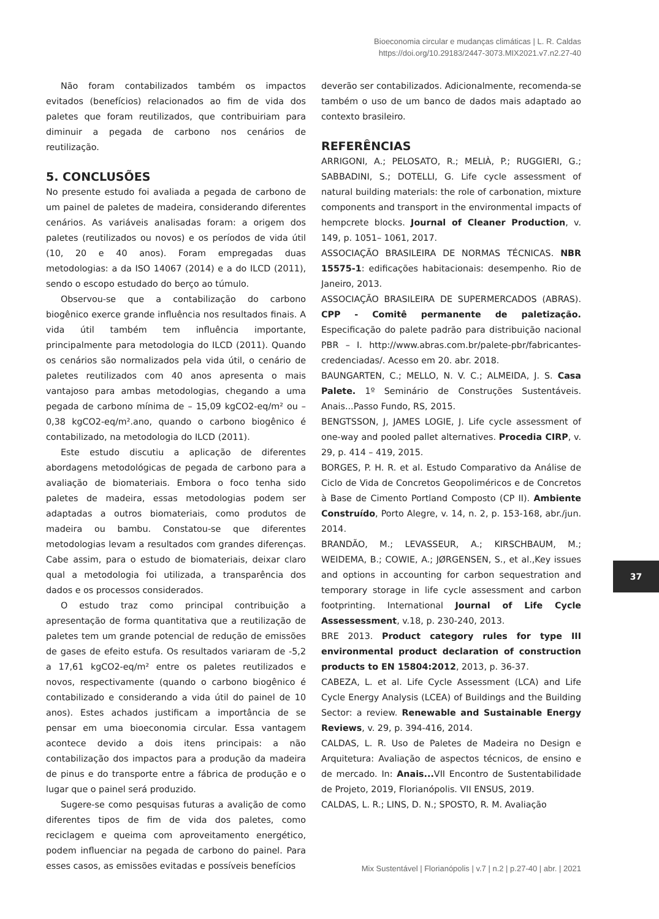Bioeconomia circular e mudanças climáticas | L. R. Caldas
https://doi.org/10.29183/2447-3073.MIX2021.v7.n2.27-40
Não foram contabilizados também os impactos evitados (benefícios) relacionados ao fim de vida dos paletes que foram reutilizados, que contribuiriam para diminuir a pegada de carbono nos cenários de reutilização.
5. CONCLUSÕES
No presente estudo foi avaliada a pegada de carbono de um painel de paletes de madeira, considerando diferentes cenários. As variáveis analisadas foram: a origem dos paletes (reutilizados ou novos) e os períodos de vida útil (10, 20 e 40 anos). Foram empregadas duas metodologias: a da ISO 14067 (2014) e a do ILCD (2011), sendo o escopo estudado do berço ao túmulo.
Observou-se que a contabilização do carbono biogênico exerce grande influência nos resultados finais. A vida útil também tem influência importante, principalmente para metodologia do ILCD (2011). Quando os cenários são normalizados pela vida útil, o cenário de paletes reutilizados com 40 anos apresenta o mais vantajoso para ambas metodologias, chegando a uma pegada de carbono mínima de – 15,09 kgCO2-eq/m² ou – 0,38 kgCO2-eq/m².ano, quando o carbono biogênico é contabilizado, na metodologia do ILCD (2011).
Este estudo discutiu a aplicação de diferentes abordagens metodológicas de pegada de carbono para a avaliação de biomateriais. Embora o foco tenha sido paletes de madeira, essas metodologias podem ser adaptadas a outros biomateriais, como produtos de madeira ou bambu. Constatou-se que diferentes metodologias levam a resultados com grandes diferenças. Cabe assim, para o estudo de biomateriais, deixar claro qual a metodologia foi utilizada, a transparência dos dados e os processos considerados.
O estudo traz como principal contribuição a apresentação de forma quantitativa que a reutilização de paletes tem um grande potencial de redução de emissões de gases de efeito estufa. Os resultados variaram de -5,2 a 17,61 kgCO2-eq/m² entre os paletes reutilizados e novos, respectivamente (quando o carbono biogênico é contabilizado e considerando a vida útil do painel de 10 anos). Estes achados justificam a importância de se pensar em uma bioeconomia circular. Essa vantagem acontece devido a dois itens principais: a não contabilização dos impactos para a produção da madeira de pinus e do transporte entre a fábrica de produção e o lugar que o painel será produzido.
Sugere-se como pesquisas futuras a avalição de como diferentes tipos de fim de vida dos paletes, como reciclagem e queima com aproveitamento energético, podem influenciar na pegada de carbono do painel. Para esses casos, as emissões evitadas e possíveis benefícios
deverão ser contabilizados. Adicionalmente, recomenda-se também o uso de um banco de dados mais adaptado ao contexto brasileiro.
REFERÊNCIAS
ARRIGONI, A.; PELOSATO, R.; MELIÀ, P.; RUGGIERI, G.; SABBADINI, S.; DOTELLI, G. Life cycle assessment of natural building materials: the role of carbonation, mixture components and transport in the environmental impacts of hempcrete blocks. Journal of Cleaner Production, v. 149, p. 1051– 1061, 2017.
ASSOCIAÇÃO BRASILEIRA DE NORMAS TÉCNICAS. NBR 15575-1: edificações habitacionais: desempenho. Rio de Janeiro, 2013.
ASSOCIAÇÃO BRASILEIRA DE SUPERMERCADOS (ABRAS). CPP - Comitê permanente de paletização. Especificação do palete padrão para distribuição nacional PBR – I. http://www.abras.com.br/palete-pbr/fabricantes-credenciadas/. Acesso em 20. abr. 2018.
BAUNGARTEN, C.; MELLO, N. V. C.; ALMEIDA, J. S. Casa Palete. 1º Seminário de Construções Sustentáveis. Anais...Passo Fundo, RS, 2015.
BENGTSSON, J, JAMES LOGIE, J. Life cycle assessment of one-way and pooled pallet alternatives. Procedia CIRP, v. 29, p. 414 – 419, 2015.
BORGES, P. H. R. et al. Estudo Comparativo da Análise de Ciclo de Vida de Concretos Geopoliméricos e de Concretos à Base de Cimento Portland Composto (CP II). Ambiente Construído, Porto Alegre, v. 14, n. 2, p. 153-168, abr./jun. 2014.
BRANDÃO, M.; LEVASSEUR, A.; KIRSCHBAUM, M.; WEIDEMA, B.; COWIE, A.; JØRGENSEN, S., et al.,Key issues and options in accounting for carbon sequestration and temporary storage in life cycle assessment and carbon footprinting. International Journal of Life Cycle Assessessment, v.18, p. 230-240, 2013.
BRE 2013. Product category rules for type III environmental product declaration of construction products to EN 15804:2012, 2013, p. 36-37.
CABEZA, L. et al. Life Cycle Assessment (LCA) and Life Cycle Energy Analysis (LCEA) of Buildings and the Building Sector: a review. Renewable and Sustainable Energy Reviews, v. 29, p. 394-416, 2014.
CALDAS, L. R. Uso de Paletes de Madeira no Design e Arquitetura: Avaliação de aspectos técnicos, de ensino e de mercado. In: Anais... VII Encontro de Sustentabilidade de Projeto, 2019, Florianópolis. VII ENSUS, 2019.
CALDAS, L. R.; LINS, D. N.; SPOSTO, R. M. Avaliação
37
Mix Sustentável | Florianópolis | v.7 | n.2 | p.27-40 | abr. | 2021